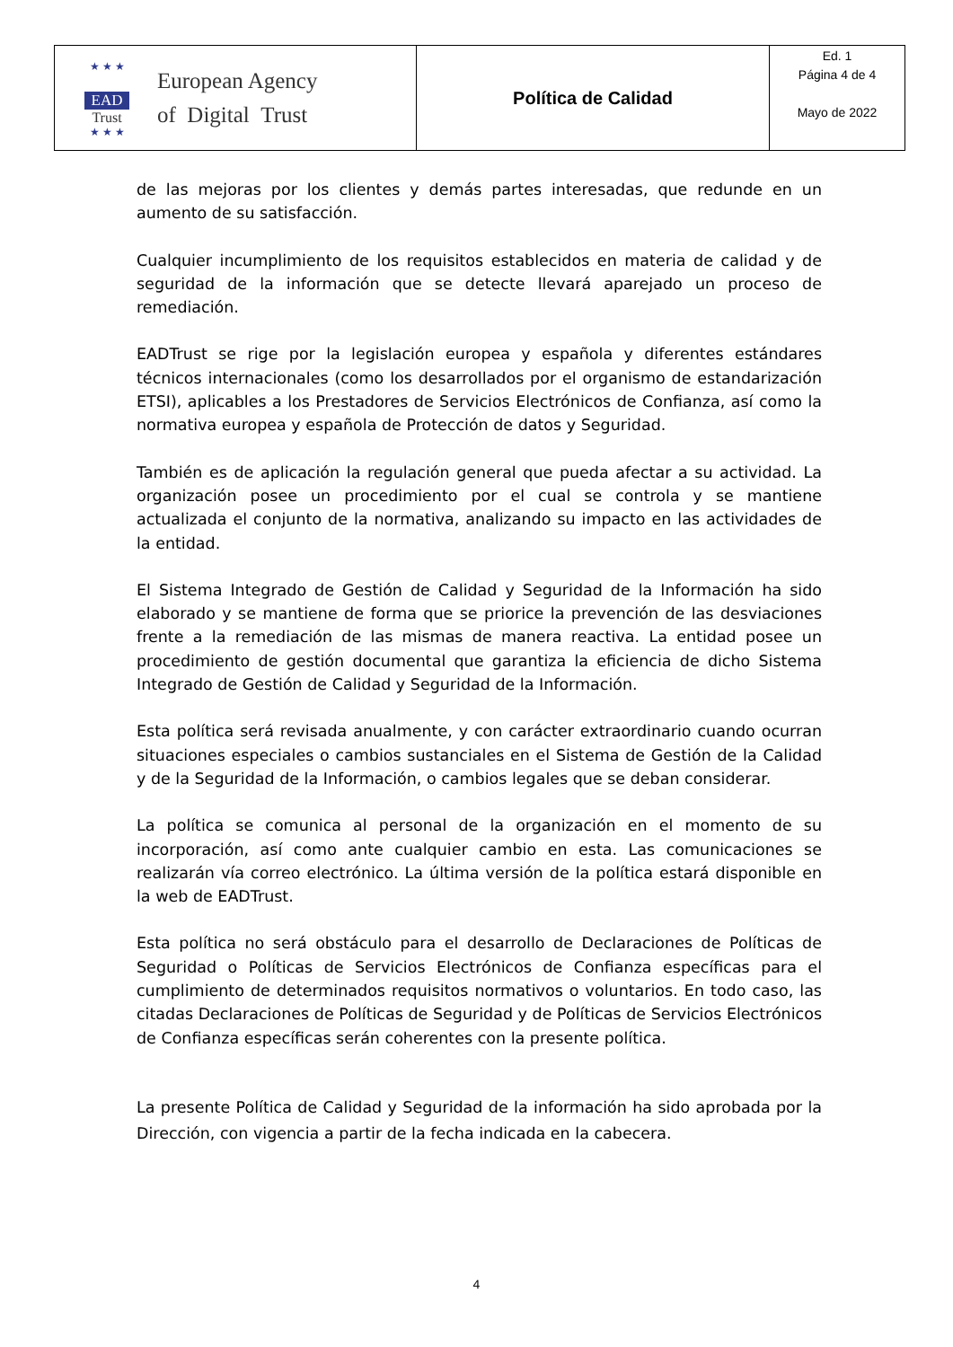| ★ ★ ★ EAD Trust ★ ★ ★ European Agency of Digital Trust | Política de Calidad | Ed. 1 Página 4 de 4 Mayo de 2022 |
de las mejoras por los clientes y demás partes interesadas, que redunde en un aumento de su satisfacción.
Cualquier incumplimiento de los requisitos establecidos en materia de calidad y de seguridad de la información que se detecte llevará aparejado un proceso de remediación.
EADTrust se rige por la legislación europea y española y diferentes estándares técnicos internacionales (como los desarrollados por el organismo de estandarización ETSI), aplicables a los Prestadores de Servicios Electrónicos de Confianza, así como la normativa europea y española de Protección de datos y Seguridad.
También es de aplicación la regulación general que pueda afectar a su actividad. La organización posee un procedimiento por el cual se controla y se mantiene actualizada el conjunto de la normativa, analizando su impacto en las actividades de la entidad.
El Sistema Integrado de Gestión de Calidad y Seguridad de la Información ha sido elaborado y se mantiene de forma que se priorice la prevención de las desviaciones frente a la remediación de las mismas de manera reactiva. La entidad posee un procedimiento de gestión documental que garantiza la eficiencia de dicho Sistema Integrado de Gestión de Calidad y Seguridad de la Información.
Esta política será revisada anualmente, y con carácter extraordinario cuando ocurran situaciones especiales o cambios sustanciales en el Sistema de Gestión de la Calidad y de la Seguridad de la Información, o cambios legales que se deban considerar.
La política se comunica al personal de la organización en el momento de su incorporación, así como ante cualquier cambio en esta. Las comunicaciones se realizarán vía correo electrónico. La última versión de la política estará disponible en la web de EADTrust.
Esta política no será obstáculo para el desarrollo de Declaraciones de Políticas de Seguridad o Políticas de Servicios Electrónicos de Confianza específicas para el cumplimiento de determinados requisitos normativos o voluntarios. En todo caso, las citadas Declaraciones de Políticas de Seguridad y de Políticas de Servicios Electrónicos de Confianza específicas serán coherentes con la presente política.
La presente Política de Calidad y Seguridad de la información ha sido aprobada por la Dirección, con vigencia a partir de la fecha indicada en la cabecera.
4